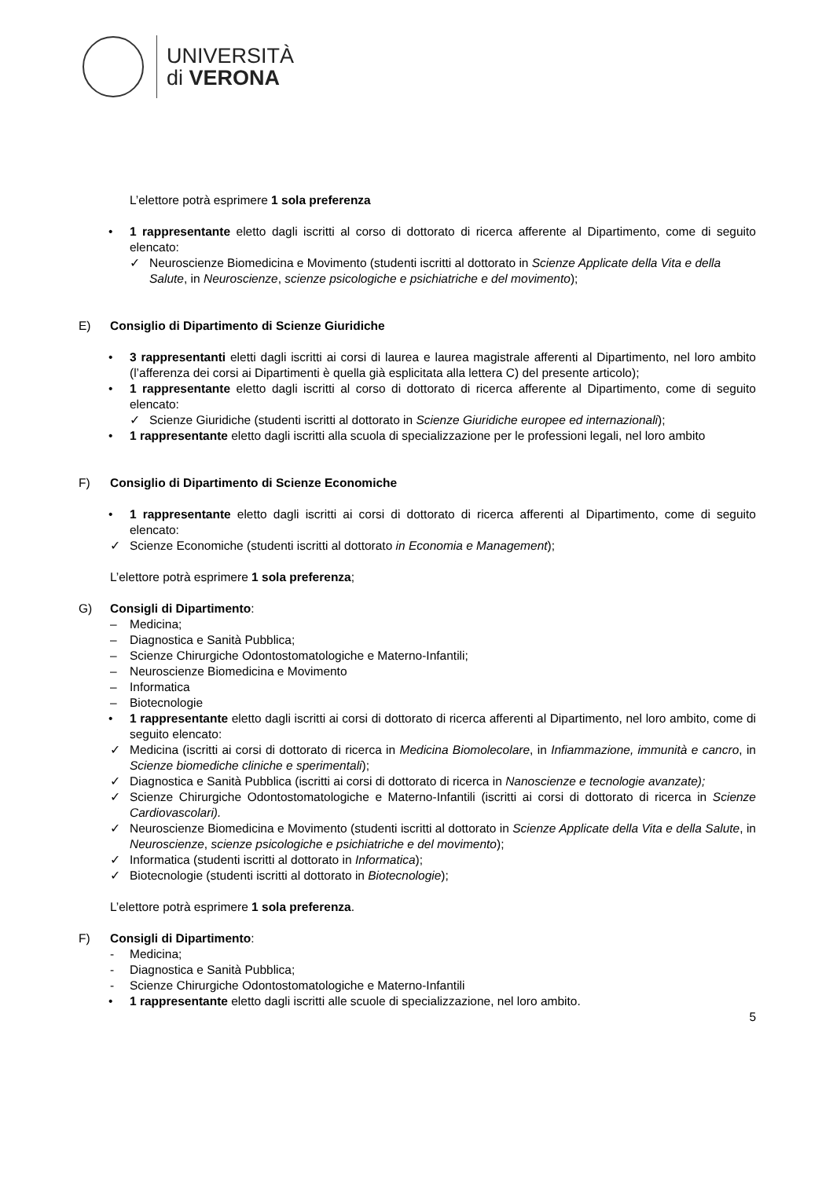UNIVERSITÀ
di VERONA
L’elettore potrà esprimere 1 sola preferenza
• 1 rappresentante eletto dagli iscritti al corso di dottorato di ricerca afferente al Dipartimento, come di seguito elencato:
✓ Neuroscienze Biomedicina e Movimento (studenti iscritti al dottorato in Scienze Applicate della Vita e della Salute, in Neuroscienze, scienze psicologiche e psichiatriche e del movimento);
E) Consiglio di Dipartimento di Scienze Giuridiche
• 3 rappresentanti eletti dagli iscritti ai corsi di laurea e laurea magistrale afferenti al Dipartimento, nel loro ambito (l’afferenza dei corsi ai Dipartimenti è quella già esplicitata alla lettera C) del presente articolo);
• 1 rappresentante eletto dagli iscritti al corso di dottorato di ricerca afferente al Dipartimento, come di seguito elencato:
✓ Scienze Giuridiche (studenti iscritti al dottorato in Scienze Giuridiche europee ed internazionali);
• 1 rappresentante eletto dagli iscritti alla scuola di specializzazione per le professioni legali, nel loro ambito
F) Consiglio di Dipartimento di Scienze Economiche
• 1 rappresentante eletto dagli iscritti ai corsi di dottorato di ricerca afferenti al Dipartimento, come di seguito elencato:
✓ Scienze Economiche (studenti iscritti al dottorato in Economia e Management);
L’elettore potrà esprimere 1 sola preferenza;
G) Consigli di Dipartimento:
– Medicina;
– Diagnostica e Sanità Pubblica;
– Scienze Chirurgiche Odontostomatologiche e Materno-Infantili;
– Neuroscienze Biomedicina e Movimento
– Informatica
– Biotecnologie
• 1 rappresentante eletto dagli iscritti ai corsi di dottorato di ricerca afferenti al Dipartimento, nel loro ambito, come di seguito elencato:
✓ Medicina (iscritti ai corsi di dottorato di ricerca in Medicina Biomolecolare, in Infiammazione, immunità e cancro, in Scienze biomediche cliniche e sperimentali);
✓ Diagnostica e Sanità Pubblica (iscritti ai corsi di dottorato di ricerca in Nanoscienze e tecnologie avanzate);
✓ Scienze Chirurgiche Odontostomatologiche e Materno-Infantili (iscritti ai corsi di dottorato di ricerca in Scienze Cardiovascolari).
✓ Neuroscienze Biomedicina e Movimento (studenti iscritti al dottorato in Scienze Applicate della Vita e della Salute, in Neuroscienze, scienze psicologiche e psichiatriche e del movimento);
✓ Informatica (studenti iscritti al dottorato in Informatica);
✓ Biotecnologie (studenti iscritti al dottorato in Biotecnologie);
L’elettore potrà esprimere 1 sola preferenza.
F) Consigli di Dipartimento:
- Medicina;
- Diagnostica e Sanità Pubblica;
- Scienze Chirurgiche Odontostomatologiche e Materno-Infantili
• 1 rappresentante eletto dagli iscritti alle scuole di specializzazione, nel loro ambito.
5